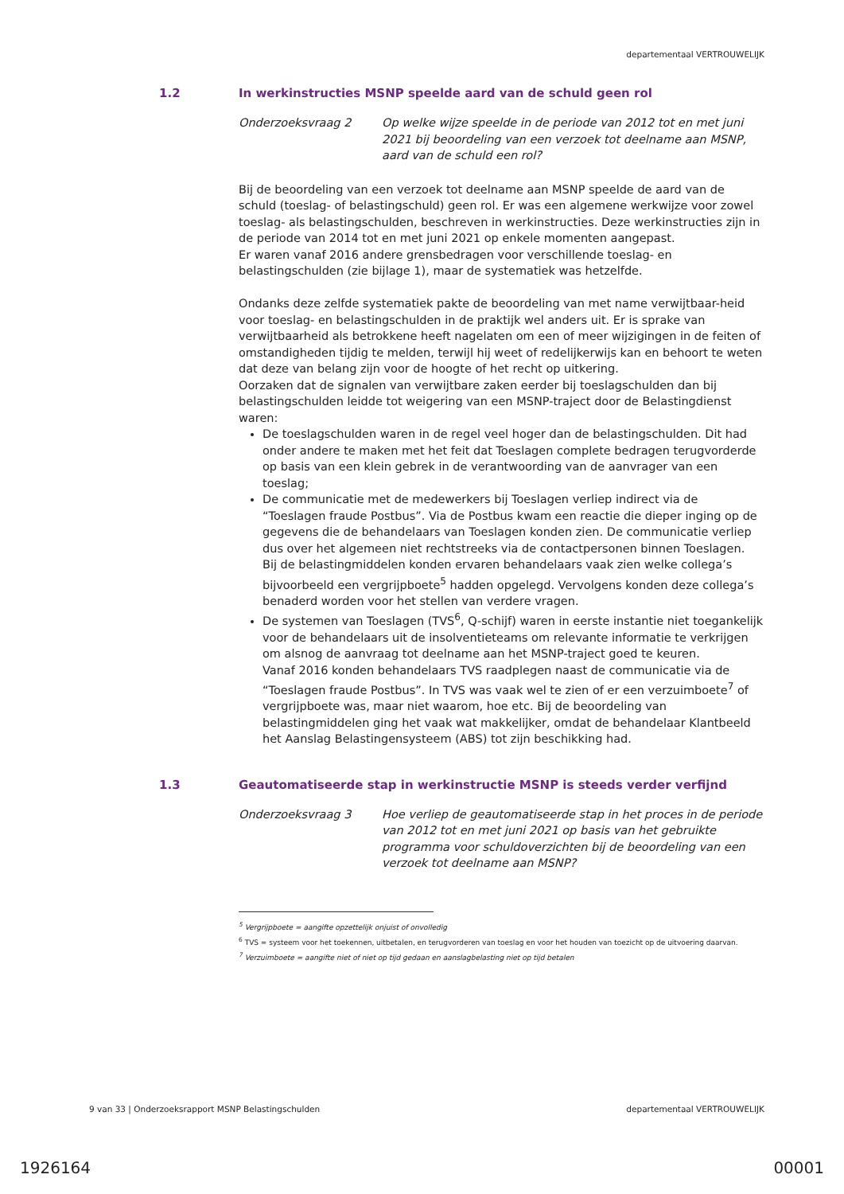departementaal VERTROUWELIJK
1.2 In werkinstructies MSNP speelde aard van de schuld geen rol
Onderzoeksvraag 2 Op welke wijze speelde in de periode van 2012 tot en met juni 2021 bij beoordeling van een verzoek tot deelname aan MSNP, aard van de schuld een rol?
Bij de beoordeling van een verzoek tot deelname aan MSNP speelde de aard van de schuld (toeslag- of belastingschuld) geen rol. Er was een algemene werkwijze voor zowel toeslag- als belastingschulden, beschreven in werkinstructies. Deze werkinstructies zijn in de periode van 2014 tot en met juni 2021 op enkele momenten aangepast.
Er waren vanaf 2016 andere grensbedragen voor verschillende toeslag- en belastingschulden (zie bijlage 1), maar de systematiek was hetzelfde.
Ondanks deze zelfde systematiek pakte de beoordeling van met name verwijtbaar-heid voor toeslag- en belastingschulden in de praktijk wel anders uit. Er is sprake van verwijtbaarheid als betrokkene heeft nagelaten om een of meer wijzigingen in de feiten of omstandigheden tijdig te melden, terwijl hij weet of redelijkerwijs kan en behoort te weten dat deze van belang zijn voor de hoogte of het recht op uitkering.
Oorzaken dat de signalen van verwijtbare zaken eerder bij toeslagschulden dan bij belastingschulden leidde tot weigering van een MSNP-traject door de Belastingdienst waren:
De toeslagschulden waren in de regel veel hoger dan de belastingschulden. Dit had onder andere te maken met het feit dat Toeslagen complete bedragen terugvorderde op basis van een klein gebrek in de verantwoording van de aanvrager van een toeslag;
De communicatie met de medewerkers bij Toeslagen verliep indirect via de “Toeslagen fraude Postbus”. Via de Postbus kwam een reactie die dieper inging op de gegevens die de behandelaars van Toeslagen konden zien. De communicatie verliep dus over het algemeen niet rechtstreeks via de contactpersonen binnen Toeslagen.
Bij de belastingmiddelen konden ervaren behandelaars vaak zien welke collega’s bijvoorbeeld een vergrijpboete<sup>5</sup> hadden opgelegd. Vervolgens konden deze collega’s benaderd worden voor het stellen van verdere vragen.
De systemen van Toeslagen (TVS<sup>6</sup>, Q-schijf) waren in eerste instantie niet toegankelijk voor de behandelaars uit de insolventieteams om relevante informatie te verkrijgen om alsnog de aanvraag tot deelname aan het MSNP-traject goed te keuren.
Vanaf 2016 konden behandelaars TVS raadplegen naast de communicatie via de “Toeslagen fraude Postbus”. In TVS was vaak wel te zien of er een verzuimboete<sup>7</sup> of vergrijpboete was, maar niet waarom, hoe etc. Bij de beoordeling van belastingmiddelen ging het vaak wat makkelijker, omdat de behandelaar Klantbeeld het Aanslag Belastingensysteem (ABS) tot zijn beschikking had.
1.3 Geautomatiseerde stap in werkinstructie MSNP is steeds verder verfijnd
Onderzoeksvraag 3 Hoe verliep de geautomatiseerde stap in het proces in de periode van 2012 tot en met juni 2021 op basis van het gebruikte programma voor schuldoverzichten bij de beoordeling van een verzoek tot deelname aan MSNP?
<sup>5</sup> Vergrijpboete = aangifte opzettelijk onjuist of onvolledig
<sup>6</sup> TVS = systeem voor het toekennen, uitbetalen, en terugvorderen van toeslag en voor het houden van toezicht op de uitvoering daarvan.
<sup>7</sup> Verzuimboete = aangifte niet of niet op tijd gedaan en aanslagbelasting niet op tijd betalen
9 van 33 | Onderzoeksrapport MSNP Belastingschulden departementaal VERTROUWELIJK
1926164 00001